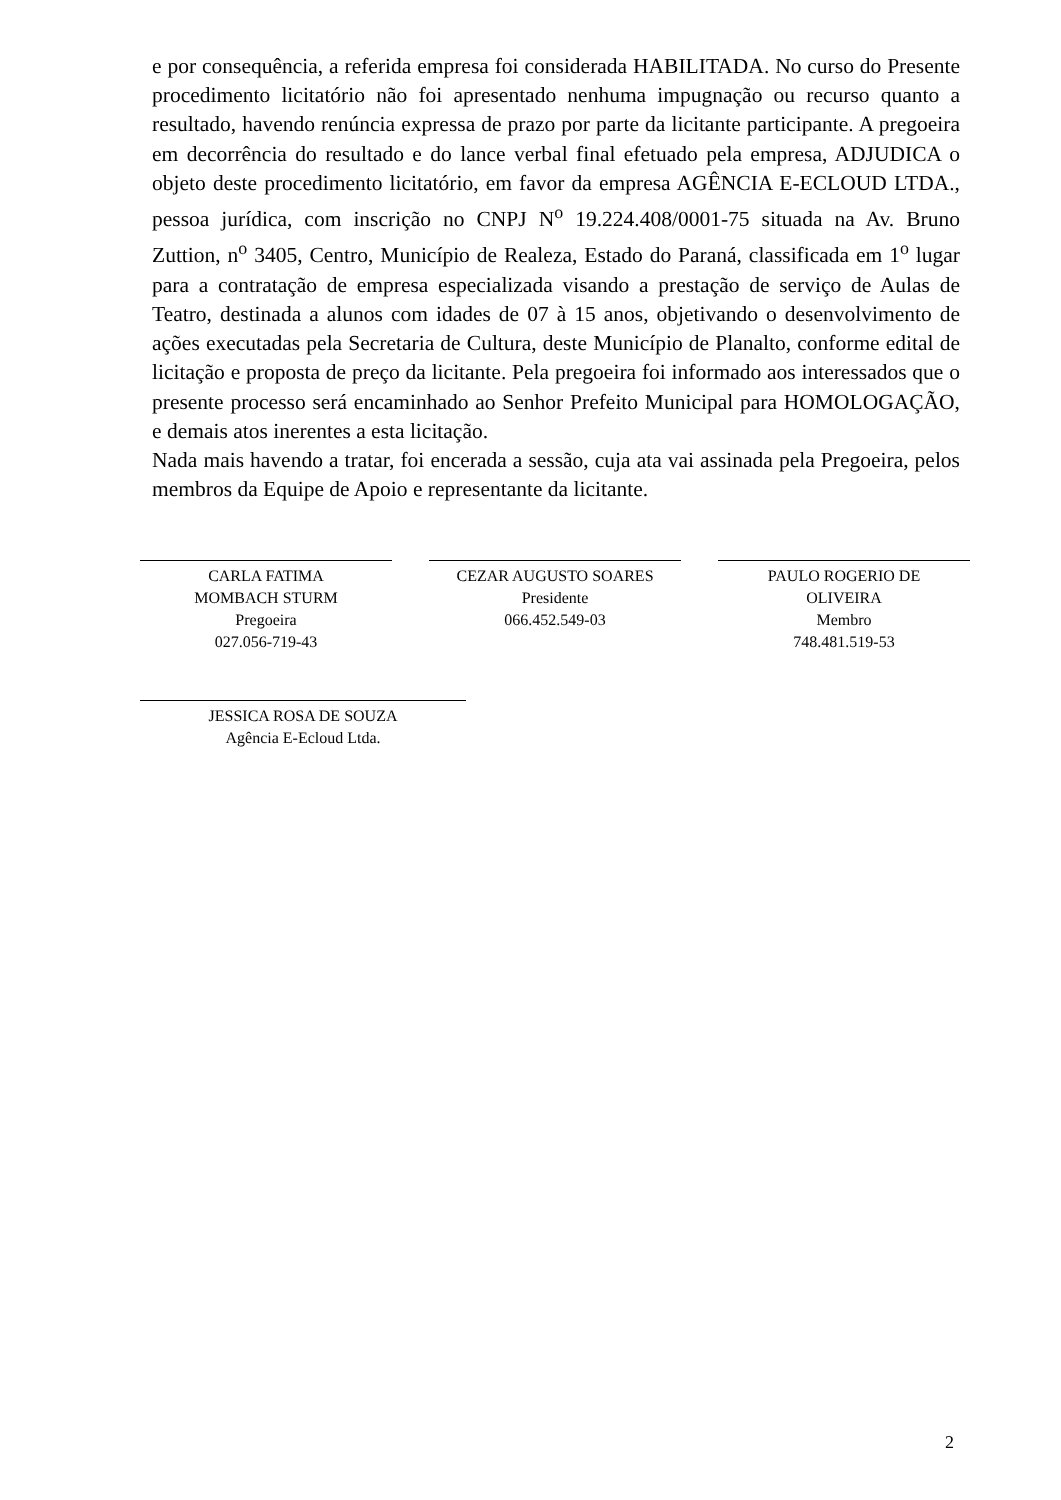e por consequência, a referida empresa foi considerada HABILITADA. No curso do Presente procedimento licitatório não foi apresentado nenhuma impugnação ou recurso quanto a resultado, havendo renúncia expressa de prazo por parte da licitante participante. A pregoeira em decorrência do resultado e do lance verbal final efetuado pela empresa, ADJUDICA o objeto deste procedimento licitatório, em favor da empresa AGÊNCIA E-ECLOUD LTDA., pessoa jurídica, com inscrição no CNPJ N<sup>o</sup> 19.224.408/0001-75 situada na Av. Bruno Zuttion, n<sup>o</sup> 3405, Centro, Município de Realeza, Estado do Paraná, classificada em 1<sup>o</sup> lugar para a contratação de empresa especializada visando a prestação de serviço de Aulas de Teatro, destinada a alunos com idades de 07 à 15 anos, objetivando o desenvolvimento de ações executadas pela Secretaria de Cultura, deste Município de Planalto, conforme edital de licitação e proposta de preço da licitante. Pela pregoeira foi informado aos interessados que o presente processo será encaminhado ao Senhor Prefeito Municipal para HOMOLOGAÇÃO, e demais atos inerentes a esta licitação.
Nada mais havendo a tratar, foi encerada a sessão, cuja ata vai assinada pela Pregoeira, pelos membros da Equipe de Apoio e representante da licitante.
CARLA FATIMA
MOMBACH STURM
Pregoeira
027.056-719-43
CEZAR AUGUSTO SOARES
Presidente
066.452.549-03
PAULO ROGERIO DE
OLIVEIRA
Membro
748.481.519-53
JESSICA ROSA DE SOUZA
Agência E-Ecloud Ltda.
2